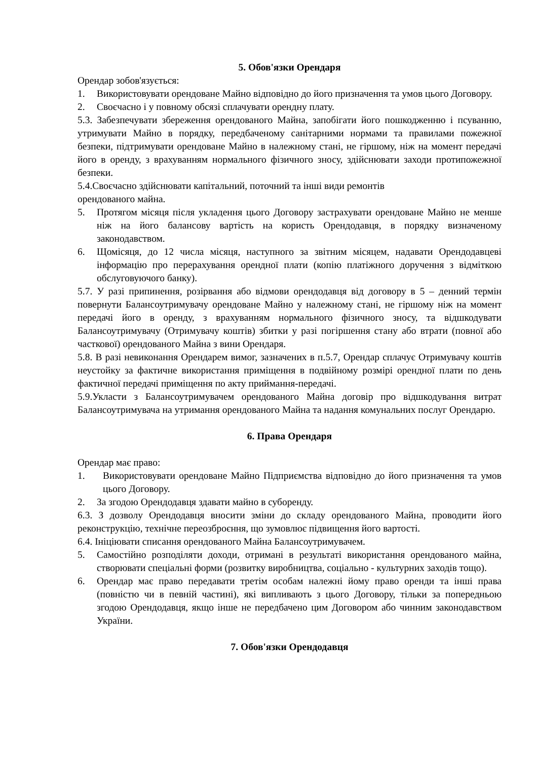5. Обов'язки Орендаря
Орендар зобов'язується:
1. Використовувати орендоване Майно відповідно до його призначення та умов цього Договору.
2. Своєчасно і у повному обсязі сплачувати орендну плату.
5.3. Забезпечувати збереження орендованого Майна, запобігати його пошкодженню і псуванню, утримувати Майно в порядку, передбаченому санітарними нормами та правилами пожежної безпеки, підтримувати орендоване Майно в належному стані, не гіршому, ніж на момент передачі його в оренду, з врахуванням нормального фізичного зносу, здійснювати заходи протипожежної безпеки.
5.4.Своєчасно здійснювати капітальний, поточний та інші види ремонтів
орендованого майна.
5. Протягом місяця після укладення цього Договору застрахувати орендоване Майно не менше ніж на його балансову вартість на користь Орендодавця, в порядку визначеному законодавством.
6. Щомісяця, до 12 числа місяця, наступного за звітним місяцем, надавати Орендодавцеві інформацію про перерахування орендної плати (копію платіжного доручення з відміткою обслуговуючого банку).
5.7. У разі припинення, розірвання або відмови орендодавця від договору в 5 – денний термін повернути Балансоутримувачу орендоване Майно у належному стані, не гіршому ніж на момент передачі його в оренду, з врахуванням нормального фізичного зносу, та відшкодувати Балансоутримувачу (Отримувачу коштів) збитки у разі погіршення стану або втрати (повної або часткової) орендованого Майна з вини Орендаря.
5.8. В разі невиконання Орендарем вимог, зазначених в п.5.7, Орендар сплачує Отримувачу коштів неустойку за фактичне використання приміщення в подвійному розмірі орендної плати по день фактичної передачі приміщення по акту приймання-передачі.
5.9.Укласти з Балансоутримувачем орендованого Майна договір про відшкодування витрат Балансоутримувача на утримання орендованого Майна та надання комунальних послуг Орендарю.
6. Права Орендаря
Орендар має право:
1. Використовувати орендоване Майно Підприємства відповідно до його призначення та умов цього Договору.
2. За згодою Орендодавця здавати майно в суборенду.
6.3. З дозволу Орендодавця вносити зміни до складу орендованого Майна, проводити його реконструкцію, технічне переозброєння, що зумовлює підвищення його вартості.
6.4. Ініціювати списання орендованого Майна Балансоутримувачем.
5. Самостійно розподіляти доходи, отримані в результаті використання орендованого майна, створювати спеціальні форми (розвитку виробництва, соціально - культурних заходів тощо).
6. Орендар має право передавати третім особам належні йому право оренди та інші права (повністю чи в певній частині), які випливають з цього Договору, тільки за попередньою згодою Орендодавця, якщо інше не передбачено цим Договором або чинним законодавством України.
7. Обов'язки Орендодавця